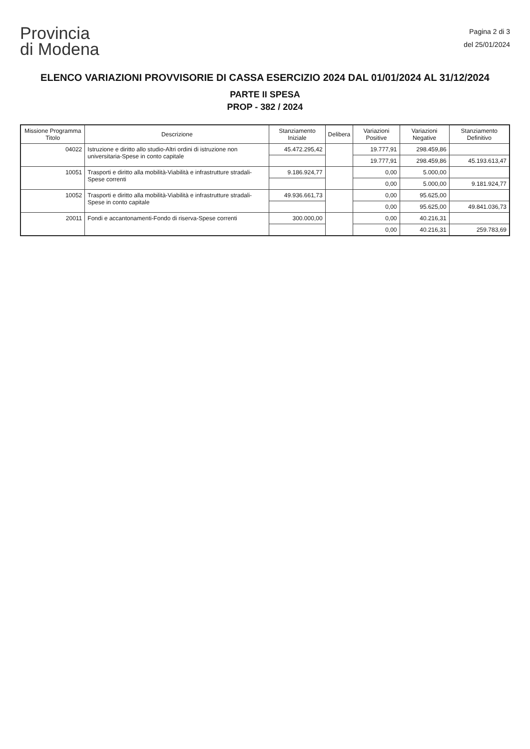Provincia
di Modena
Pagina 2 di 3
del 25/01/2024
ELENCO VARIAZIONI PROVVISORIE DI CASSA ESERCIZIO 2024 DAL 01/01/2024 AL 31/12/2024
PARTE II SPESA
PROP - 382 / 2024
| Missione Programma Titolo | Descrizione | Stanziamento Iniziale | Delibera | Variazioni Positive | Variazioni Negative | Stanziamento Definitivo |
| --- | --- | --- | --- | --- | --- | --- |
| 04022 | Istruzione e diritto allo studio-Altri ordini di istruzione non universitaria-Spese in conto capitale | 45.472.295,42 | | 19.777,91 | 298.459,86 | |
| | | | | 19.777,91 | 298.459,86 | 45.193.613,47 |
| 10051 | Trasporti e diritto alla mobilità-Viabilità e infrastrutture stradali-Spese correnti | 9.186.924,77 | | 0,00 | 5.000,00 | |
| | | | | 0,00 | 5.000,00 | 9.181.924,77 |
| 10052 | Trasporti e diritto alla mobilità-Viabilità e infrastrutture stradali-Spese in conto capitale | 49.936.661,73 | | 0,00 | 95.625,00 | |
| | | | | 0,00 | 95.625,00 | 49.841.036,73 |
| 20011 | Fondi e accantonamenti-Fondo di riserva-Spese correnti | 300.000,00 | | 0,00 | 40.216,31 | |
| | | | | 0,00 | 40.216,31 | 259.783,69 |